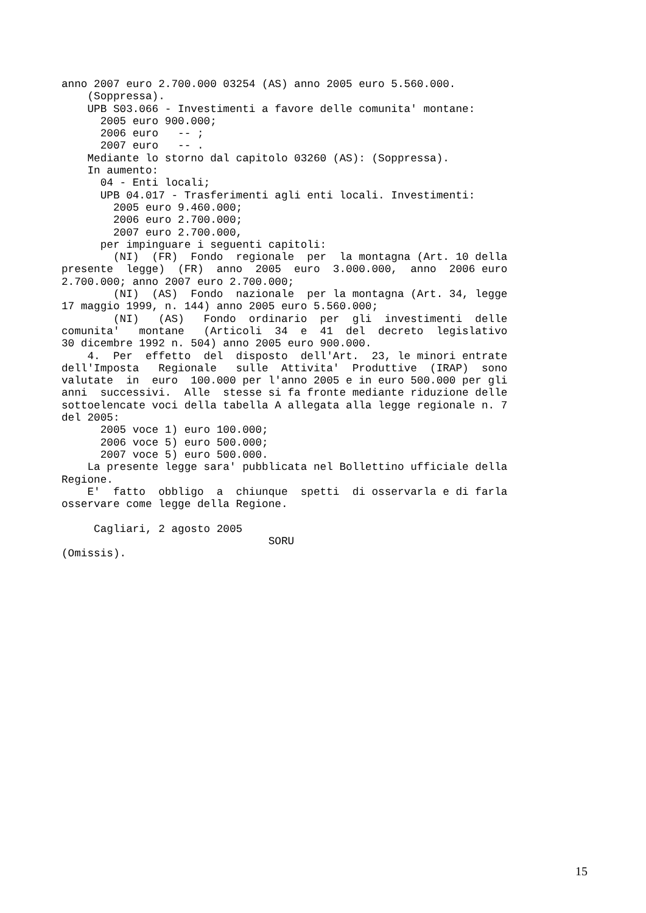anno 2007 euro 2.700.000 03254 (AS) anno 2005 euro 5.560.000. (Soppressa). UPB S03.066 - Investimenti a favore delle comunita' montane: 2005 euro 900.000; 2006 euro -- ; 2007 euro -- . Mediante lo storno dal capitolo 03260 (AS): (Soppressa). In aumento: 04 - Enti locali; UPB 04.017 - Trasferimenti agli enti locali. Investimenti: 2005 euro 9.460.000; 2006 euro 2.700.000; 2007 euro 2.700.000, per impinguare i seguenti capitoli: (NI) (FR) Fondo regionale per la montagna (Art. 10 della presente legge) (FR) anno 2005 euro 3.000.000, anno 2006 euro 2.700.000; anno 2007 euro 2.700.000; (NI) (AS) Fondo nazionale per la montagna (Art. 34, legge 17 maggio 1999, n. 144) anno 2005 euro 5.560.000; (NI) (AS) Fondo ordinario per gli investimenti delle comunita' montane (Articoli 34 e 41 del decreto legislativo 30 dicembre 1992 n. 504) anno 2005 euro 900.000. 4. Per effetto del disposto dell'Art. 23, le minori entrate dell'Imposta Regionale sulle Attivita' Produttive (IRAP) sono valutate in euro 100.000 per l'anno 2005 e in euro 500.000 per gli anni successivi. Alle stesse si fa fronte mediante riduzione delle sottoelencate voci della tabella A allegata alla legge regionale n. 7 del 2005: 2005 voce 1) euro 100.000; 2006 voce 5) euro 500.000; 2007 voce 5) euro 500.000. La presente legge sara' pubblicata nel Bollettino ufficiale della Regione. E' fatto obbligo a chiunque spetti di osservarla e di farla osservare come legge della Regione. Cagliari, 2 agosto 2005 SORU (Omissis).
15